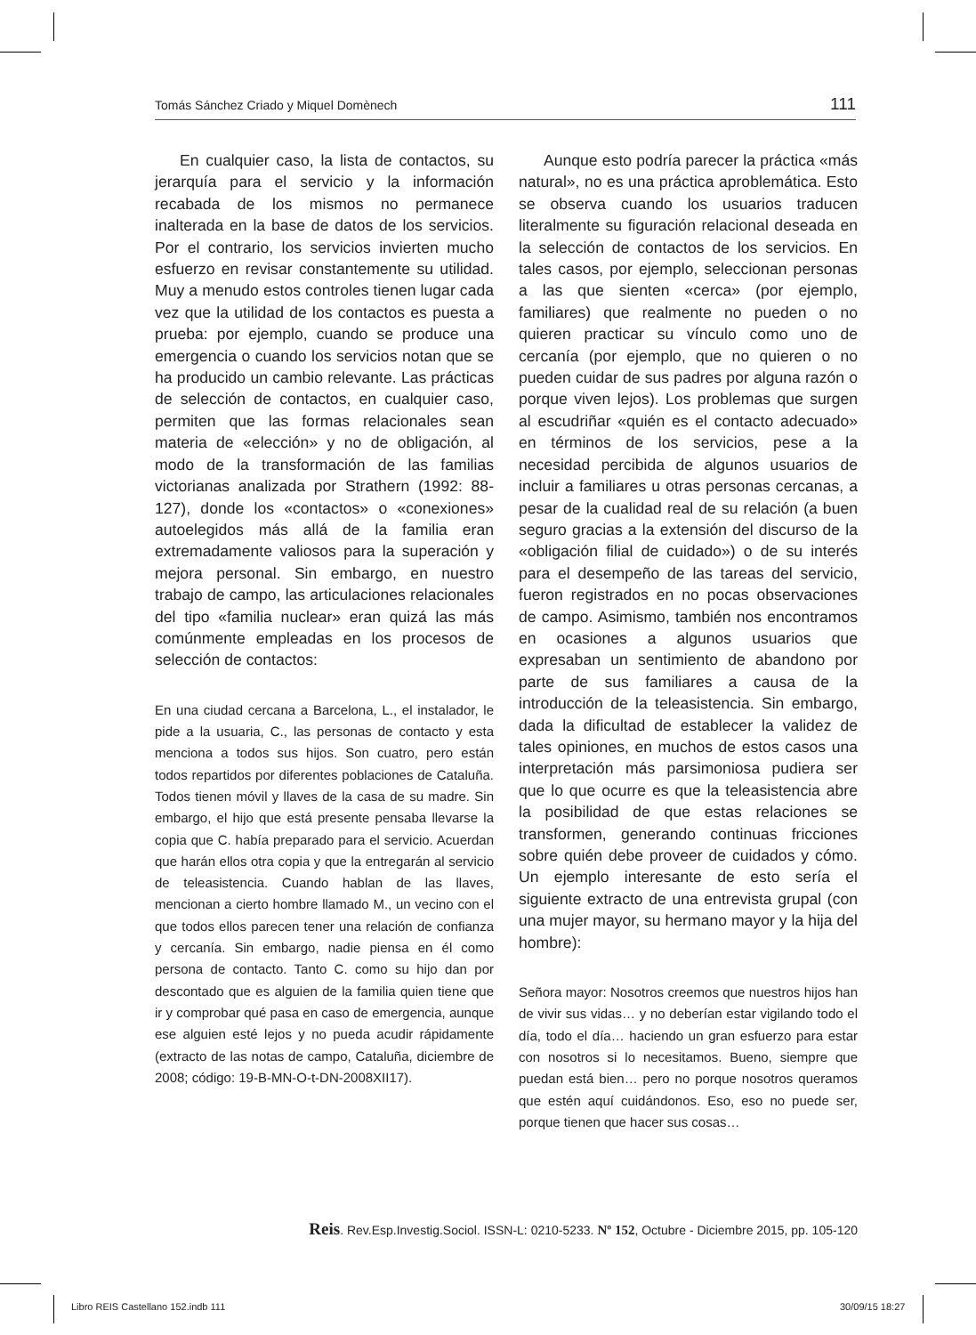Tomás Sánchez Criado y Miquel Domènech 111
En cualquier caso, la lista de contactos, su jerarquía para el servicio y la información recabada de los mismos no permanece inalterada en la base de datos de los servicios. Por el contrario, los servicios invierten mucho esfuerzo en revisar constantemente su utilidad. Muy a menudo estos controles tienen lugar cada vez que la utilidad de los contactos es puesta a prueba: por ejemplo, cuando se produce una emergencia o cuando los servicios notan que se ha producido un cambio relevante. Las prácticas de selección de contactos, en cualquier caso, permiten que las formas relacionales sean materia de «elección» y no de obligación, al modo de la transformación de las familias victorianas analizada por Strathern (1992: 88-127), donde los «contactos» o «conexiones» autoelegidos más allá de la familia eran extremadamente valiosos para la superación y mejora personal. Sin embargo, en nuestro trabajo de campo, las articulaciones relacionales del tipo «familia nuclear» eran quizá las más comúnmente empleadas en los procesos de selección de contactos:
En una ciudad cercana a Barcelona, L., el instalador, le pide a la usuaria, C., las personas de contacto y esta menciona a todos sus hijos. Son cuatro, pero están todos repartidos por diferentes poblaciones de Cataluña. Todos tienen móvil y llaves de la casa de su madre. Sin embargo, el hijo que está presente pensaba llevarse la copia que C. había preparado para el servicio. Acuerdan que harán ellos otra copia y que la entregarán al servicio de teleasistencia. Cuando hablan de las llaves, mencionan a cierto hombre llamado M., un vecino con el que todos ellos parecen tener una relación de confianza y cercanía. Sin embargo, nadie piensa en él como persona de contacto. Tanto C. como su hijo dan por descontado que es alguien de la familia quien tiene que ir y comprobar qué pasa en caso de emergencia, aunque ese alguien esté lejos y no pueda acudir rápidamente (extracto de las notas de campo, Cataluña, diciembre de 2008; código: 19-B-MN-O-t-DN-2008XII17).
Aunque esto podría parecer la práctica «más natural», no es una práctica aproblemática. Esto se observa cuando los usuarios traducen literalmente su figuración relacional deseada en la selección de contactos de los servicios. En tales casos, por ejemplo, seleccionan personas a las que sienten «cerca» (por ejemplo, familiares) que realmente no pueden o no quieren practicar su vínculo como uno de cercanía (por ejemplo, que no quieren o no pueden cuidar de sus padres por alguna razón o porque viven lejos). Los problemas que surgen al escudriñar «quién es el contacto adecuado» en términos de los servicios, pese a la necesidad percibida de algunos usuarios de incluir a familiares u otras personas cercanas, a pesar de la cualidad real de su relación (a buen seguro gracias a la extensión del discurso de la «obligación filial de cuidado») o de su interés para el desempeño de las tareas del servicio, fueron registrados en no pocas observaciones de campo. Asimismo, también nos encontramos en ocasiones a algunos usuarios que expresaban un sentimiento de abandono por parte de sus familiares a causa de la introducción de la teleasistencia. Sin embargo, dada la dificultad de establecer la validez de tales opiniones, en muchos de estos casos una interpretación más parsimoniosa pudiera ser que lo que ocurre es que la teleasistencia abre la posibilidad de que estas relaciones se transformen, generando continuas fricciones sobre quién debe proveer de cuidados y cómo. Un ejemplo interesante de esto sería el siguiente extracto de una entrevista grupal (con una mujer mayor, su hermano mayor y la hija del hombre):
Señora mayor: Nosotros creemos que nuestros hijos han de vivir sus vidas… y no deberían estar vigilando todo el día, todo el día… haciendo un gran esfuerzo para estar con nosotros si lo necesitamos. Bueno, siempre que puedan está bien… pero no porque nosotros queramos que estén aquí cuidándonos. Eso, eso no puede ser, porque tienen que hacer sus cosas…
Reis. Rev.Esp.Investig.Sociol. ISSN-L: 0210-5233. Nº 152, Octubre - Diciembre 2015, pp. 105-120
Libro REIS Castellano 152.indb 111
30/09/15 18:27